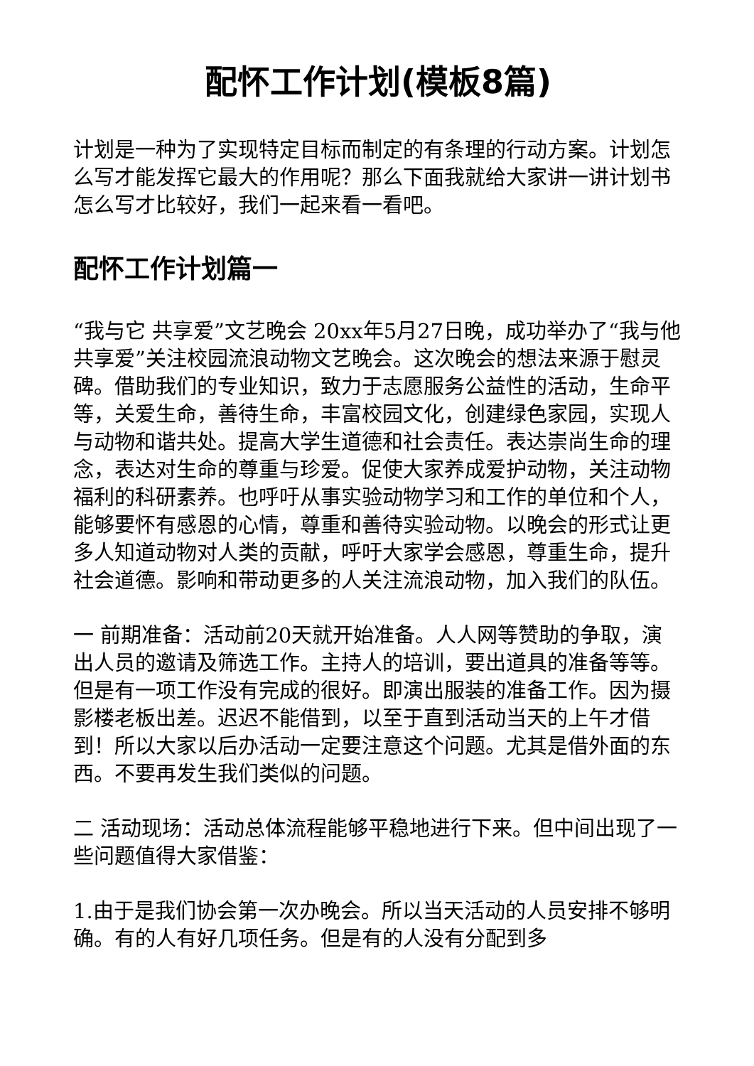配怀工作计划(模板8篇)
计划是一种为了实现特定目标而制定的有条理的行动方案。计划怎么写才能发挥它最大的作用呢？那么下面我就给大家讲一讲计划书怎么写才比较好，我们一起来看一看吧。
配怀工作计划篇一
“我与它 共享爱”文艺晚会 20xx年5月27日晚，成功举办了“我与他共享爱”关注校园流浪动物文艺晚会。这次晚会的想法来源于慰灵碑。借助我们的专业知识，致力于志愿服务公益性的活动，生命平等，关爱生命，善待生命，丰富校园文化，创建绿色家园，实现人与动物和谐共处。提高大学生道德和社会责任。表达崇尚生命的理念，表达对生命的尊重与珍爱。促使大家养成爱护动物，关注动物福利的科研素养。也呼吁从事实验动物学习和工作的单位和个人，能够要怀有感恩的心情，尊重和善待实验动物。以晚会的形式让更多人知道动物对人类的贡献，呼吁大家学会感恩，尊重生命，提升社会道德。影响和带动更多的人关注流浪动物，加入我们的队伍。
一 前期准备：活动前20天就开始准备。人人网等赞助的争取，演出人员的邀请及筛选工作。主持人的培训，要出道具的准备等等。但是有一项工作没有完成的很好。即演出服装的准备工作。因为摄影楼老板出差。迟迟不能借到，以至于直到活动当天的上午才借到！所以大家以后办活动一定要注意这个问题。尤其是借外面的东西。不要再发生我们类似的问题。
二 活动现场：活动总体流程能够平稳地进行下来。但中间出现了一些问题值得大家借鉴：
1.由于是我们协会第一次办晚会。所以当天活动的人员安排不够明确。有的人有好几项任务。但是有的人没有分配到多